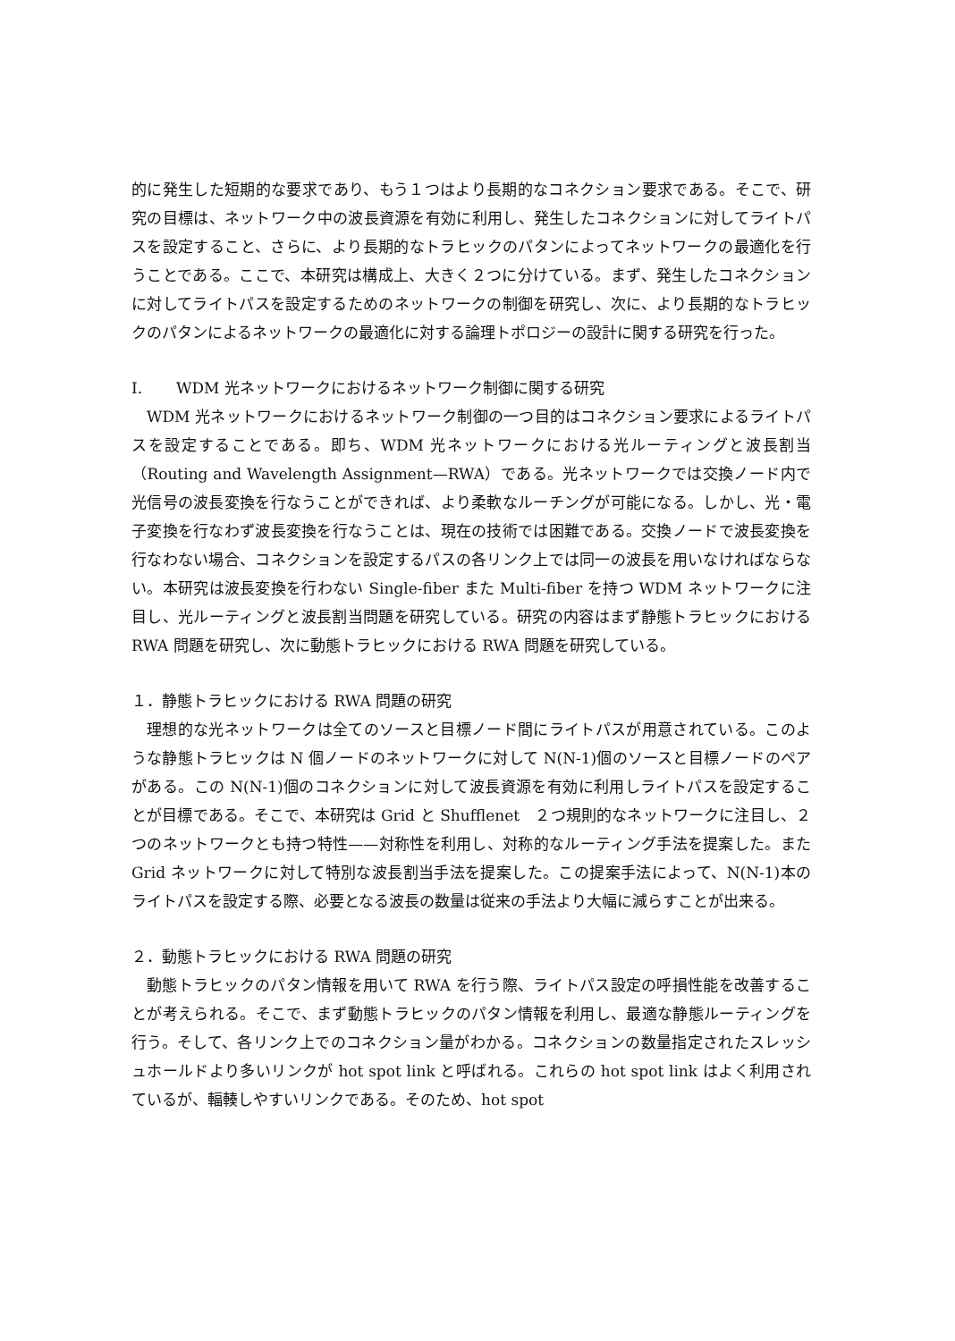的に発生した短期的な要求であり、もう１つはより長期的なコネクション要求である。そこで、研究の目標は、ネットワーク中の波長資源を有効に利用し、発生したコネクションに対してライトパスを設定すること、さらに、より長期的なトラヒックのパタンによってネットワークの最適化を行うことである。ここで、本研究は構成上、大きく２つに分けている。まず、発生したコネクションに対してライトパスを設定するためのネットワークの制御を研究し、次に、より長期的なトラヒックのパタンによるネットワークの最適化に対する論理トポロジーの設計に関する研究を行った。
I. WDM 光ネットワークにおけるネットワーク制御に関する研究
WDM 光ネットワークにおけるネットワーク制御の一つ目的はコネクション要求によるライトパスを設定することである。即ち、WDM 光ネットワークにおける光ルーティングと波長割当（Routing and Wavelength Assignment—RWA）である。光ネットワークでは交換ノード内で光信号の波長変換を行なうことができれば、より柔軟なルーチングが可能になる。しかし、光・電子変換を行なわず波長変換を行なうことは、現在の技術では困難である。交換ノードで波長変換を行なわない場合、コネクションを設定するパスの各リンク上では同一の波長を用いなければならない。本研究は波長変換を行わない Single-fiber また Multi-fiber を持つ WDM ネットワークに注目し、光ルーティングと波長割当問題を研究している。研究の内容はまず静態トラヒックにおける RWA 問題を研究し、次に動態トラヒックにおける RWA 問題を研究している。
１．静態トラヒックにおける RWA 問題の研究
理想的な光ネットワークは全てのソースと目標ノード間にライトパスが用意されている。このような静態トラヒックは N 個ノードのネットワークに対して N(N-1)個のソースと目標ノードのペアがある。この N(N-1)個のコネクションに対して波長資源を有効に利用しライトパスを設定することが目標である。そこで、本研究は Grid と Shufflenet　２つ規則的なネットワークに注目し、２つのネットワークとも持つ特性——対称性を利用し、対称的なルーティング手法を提案した。また Grid ネットワークに対して特別な波長割当手法を提案した。この提案手法によって、N(N-1)本のライトパスを設定する際、必要となる波長の数量は従来の手法より大幅に減らすことが出来る。
２．動態トラヒックにおける RWA 問題の研究
動態トラヒックのパタン情報を用いて RWA を行う際、ライトパス設定の呼損性能を改善することが考えられる。そこで、まず動態トラヒックのパタン情報を利用し、最適な静態ルーティングを行う。そして、各リンク上でのコネクション量がわかる。コネクションの数量指定されたスレッシュホールドより多いリンクが hot spot link と呼ばれる。これらの hot spot link はよく利用されているが、輻輳しやすいリンクである。そのため、hot spot